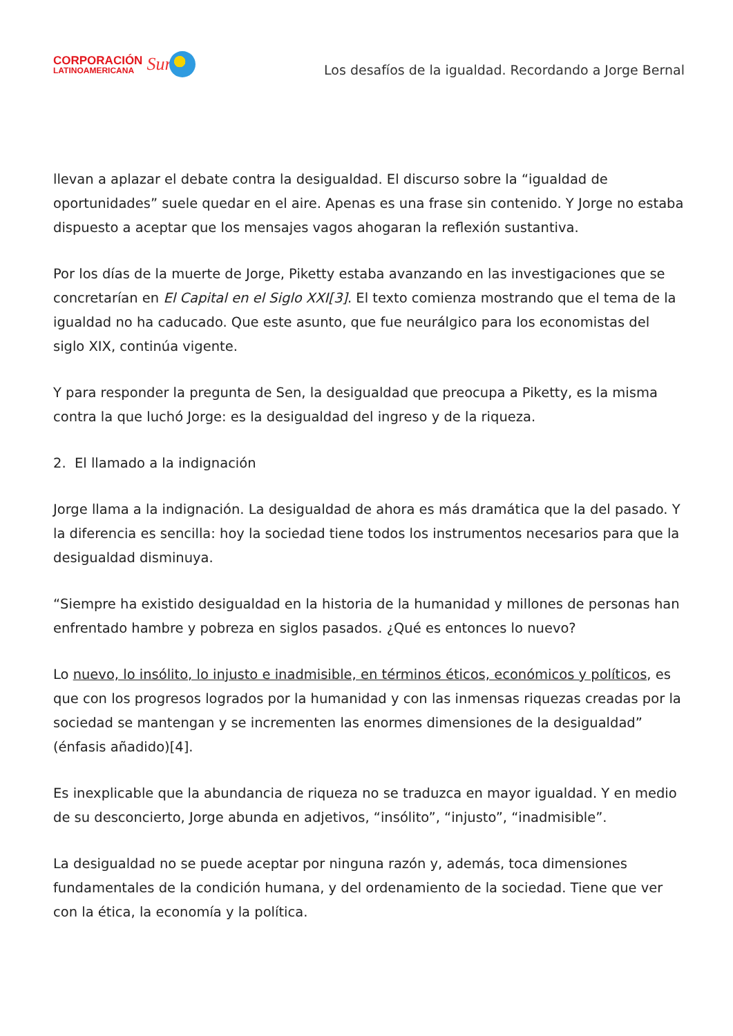CORPORACIÓN
LATINOAMERICANA
Sur
Los desafíos de la igualdad. Recordando a Jorge Bernal
llevan a aplazar el debate contra la desigualdad. El discurso sobre la “igualdad de oportunidades” suele quedar en el aire. Apenas es una frase sin contenido. Y Jorge no estaba dispuesto a aceptar que los mensajes vagos ahogaran la reflexión sustantiva.
Por los días de la muerte de Jorge, Piketty estaba avanzando en las investigaciones que se concretarían en El Capital en el Siglo XXI[3]. El texto comienza mostrando que el tema de la igualdad no ha caducado. Que este asunto, que fue neurálgico para los economistas del siglo XIX, continúa vigente.
Y para responder la pregunta de Sen, la desigualdad que preocupa a Piketty, es la misma contra la que luchó Jorge: es la desigualdad del ingreso y de la riqueza.
2. El llamado a la indignación
Jorge llama a la indignación. La desigualdad de ahora es más dramática que la del pasado. Y la diferencia es sencilla: hoy la sociedad tiene todos los instrumentos necesarios para que la desigualdad disminuya.
“Siempre ha existido desigualdad en la historia de la humanidad y millones de personas han enfrentado hambre y pobreza en siglos pasados. ¿Qué es entonces lo nuevo?
Lo nuevo, lo insólito, lo injusto e inadmisible, en términos éticos, económicos y políticos, es que con los progresos logrados por la humanidad y con las inmensas riquezas creadas por la sociedad se mantengan y se incrementen las enormes dimensiones de la desigualdad” (énfasis añadido)[4].
Es inexplicable que la abundancia de riqueza no se traduzca en mayor igualdad. Y en medio de su desconcierto, Jorge abunda en adjetivos, “insólito”, “injusto”, “inadmisible”.
La desigualdad no se puede aceptar por ninguna razón y, además, toca dimensiones fundamentales de la condición humana, y del ordenamiento de la sociedad. Tiene que ver con la ética, la economía y la política.